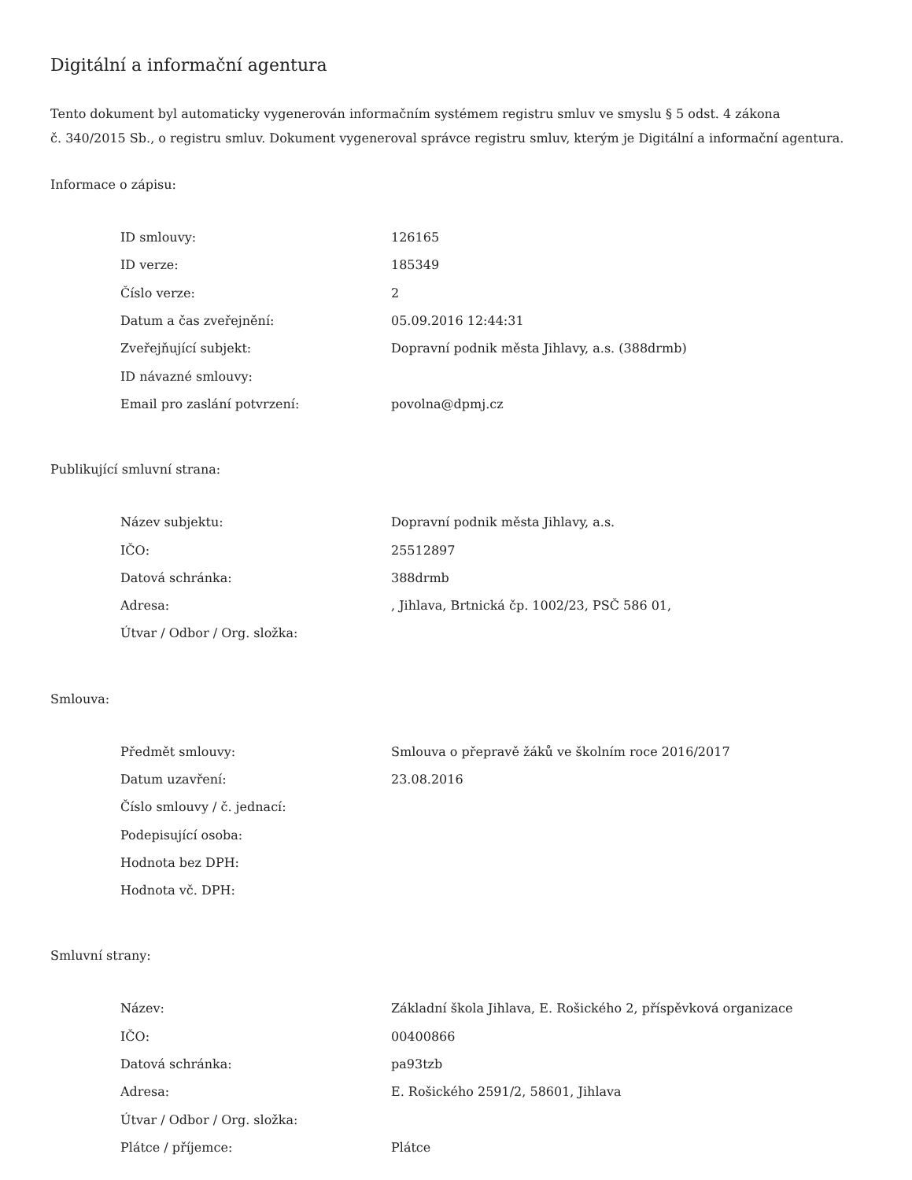Digitální a informační agentura
Tento dokument byl automaticky vygenerován informačním systémem registru smluv ve smyslu § 5 odst. 4 zákona
č. 340/2015 Sb., o registru smluv. Dokument vygeneroval správce registru smluv, kterým je Digitální a informační agentura.
Informace o zápisu:
| ID smlouvy: | 126165 |
| ID verze: | 185349 |
| Číslo verze: | 2 |
| Datum a čas zveřejnění: | 05.09.2016 12:44:31 |
| Zveřejňující subjekt: | Dopravní podnik města Jihlavy, a.s. (388drmb) |
| ID návazné smlouvy: | |
| Email pro zaslání potvrzení: | povolna@dpmj.cz |
Publikující smluvní strana:
| Název subjektu: | Dopravní podnik města Jihlavy, a.s. |
| IČO: | 25512897 |
| Datová schránka: | 388drmb |
| Adresa: | , Jihlava, Brtnická čp. 1002/23, PSČ 586 01, |
| Útvar / Odbor / Org. složka: | |
Smlouva:
| Předmět smlouvy: | Smlouva o přepravě žáků ve školním roce 2016/2017 |
| Datum uzavření: | 23.08.2016 |
| Číslo smlouvy / č. jednací: | |
| Podepisující osoba: | |
| Hodnota bez DPH: | |
| Hodnota vč. DPH: | |
Smluvní strany:
| Název: | Základní škola Jihlava, E. Rošického 2, příspěvková organizace |
| IČO: | 00400866 |
| Datová schránka: | pa93tzb |
| Adresa: | E. Rošického 2591/2, 58601, Jihlava |
| Útvar / Odbor / Org. složka: | |
| Plátce / příjemce: | Plátce |